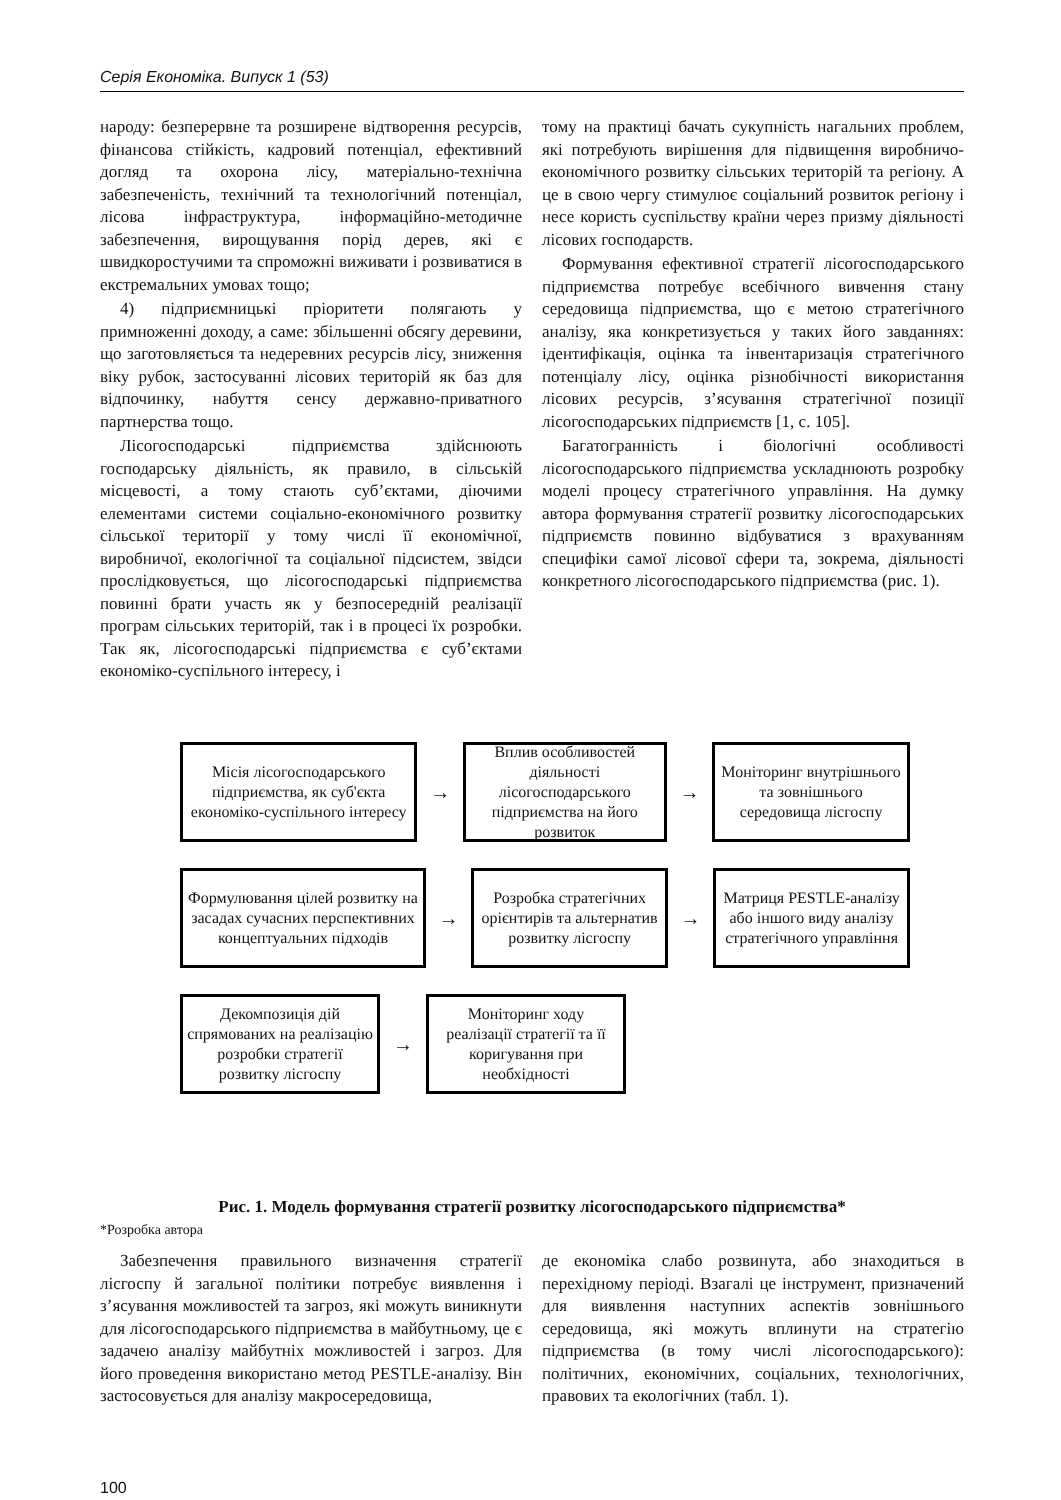Серія Економіка. Випуск 1 (53)
народу: безперервне та розширене відтворення ресурсів, фінансова стійкість, кадровий потенціал, ефективний догляд та охорона лісу, матеріально-технічна забезпеченість, технічний та технологічний потенціал, лісова інфраструктура, інформаційно-методичне забезпечення, вирощування порід дерев, які є швидкоростучими та спроможні виживати і розвиватися в екстремальних умовах тощо;
4) підприємницькі пріоритети полягають у примноженні доходу, а саме: збільшенні обсягу деревини, що заготовляється та недеревних ресурсів лісу, зниження віку рубок, застосуванні лісових територій як баз для відпочинку, набуття сенсу державно-приватного партнерства тощо.
Лісогосподарські підприємства здійснюють господарську діяльність, як правило, в сільській місцевості, а тому стають суб’єктами, діючими елементами системи соціально-економічного розвитку сільської території у тому числі її економічної, виробничої, екологічної та соціальної підсистем, звідси прослідковується, що лісогосподарські підприємства повинні брати участь як у безпосередній реалізації програм сільських територій, так і в процесі їх розробки. Так як, лісогосподарські підприємства є суб’єктами економіко-суспільного інтересу, і
тому на практиці бачать сукупність нагальних проблем, які потребують вирішення для підвищення виробничо-економічного розвитку сільських територій та регіону. А це в свою чергу стимулює соціальний розвиток регіону і несе користь суспільству країни через призму діяльності лісових господарств.
Формування ефективної стратегії лісогосподарського підприємства потребує всебічного вивчення стану середовища підприємства, що є метою стратегічного аналізу, яка конкретизується у таких його завданнях: ідентифікація, оцінка та інвентаризація стратегічного потенціалу лісу, оцінка різнобічності використання лісових ресурсів, з’ясування стратегічної позиції лісогосподарських підприємств [1, с. 105].
Багатогранність і біологічні особливості лісогосподарського підприємства ускладнюють розробку моделі процесу стратегічного управління. На думку автора формування стратегії розвитку лісогосподарських підприємств повинно відбуватися з врахуванням специфіки самої лісової сфери та, зокрема, діяльності конкретного лісогосподарського підприємства (рис. 1).
Місія лісогосподарського підприємства, як суб'єкта економіко-суспільного інтересу
→
Вплив особливостей діяльності лісогосподарського підприємства на його розвиток
→
Моніторинг внутрішнього та зовнішнього середовища лісгоспу
Формулювання цілей розвитку на засадах сучасних перспективних концептуальних підходів
→
Розробка стратегічних орієнтирів та альтернатив розвитку лісгоспу
→
Матриця PESTLE-аналізу або іншого виду аналізу стратегічного управління
Декомпозиція дій спрямованих на реалізацію розробки стратегії розвитку лісгоспу
→
Моніторинг ходу реалізації стратегії та її коригування при необхідності
Рис. 1. Модель формування стратегії розвитку лісогосподарського підприємства*
*Розробка автора
Забезпечення правильного визначення стратегії лісгоспу й загальної політики потребує виявлення і з’ясування можливостей та загроз, які можуть виникнути для лісогосподарського підприємства в майбутньому, це є задачею аналізу майбутніх можливостей і загроз. Для його проведення використано метод PESTLE-аналізу. Він застосовується для аналізу макросередовища,
де економіка слабо розвинута, або знаходиться в перехідному періоді. Взагалі це інструмент, призначений для виявлення наступних аспектів зовнішнього середовища, які можуть вплинути на стратегію підприємства (в тому числі лісогосподарського): політичних, економічних, соціальних, технологічних, правових та екологічних (табл. 1).
100